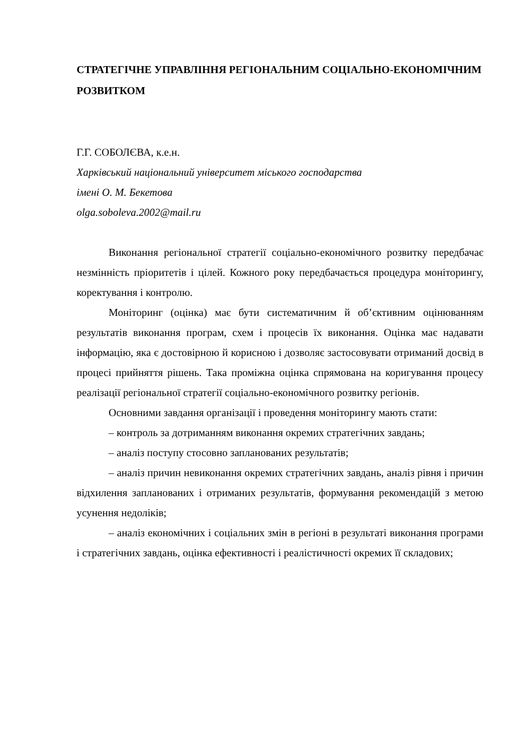СТРАТЕГІЧНЕ УПРАВЛІННЯ РЕГІОНАЛЬНИМ СОЦІАЛЬНО-ЕКОНОМІЧНИМ РОЗВИТКОМ
Г.Г. СОБОЛЄВА, к.е.н.
Харківський національний університет міського господарства
імені О. М. Бекетова
olga.soboleva.2002@mail.ru
Виконання регіональної стратегії соціально-економічного розвитку передбачає незмінність пріоритетів і цілей. Кожного року передбачається процедура моніторингу, коректування і контролю.
Моніторинг (оцінка) має бути систематичним й об’єктивним оцінюванням результатів виконання програм, схем і процесів їх виконання. Оцінка має надавати інформацію, яка є достовірною й корисною і дозволяє застосовувати отриманий досвід в процесі прийняття рішень. Така проміжна оцінка спрямована на коригування процесу реалізації регіональної стратегії соціально-економічного розвитку регіонів.
Основними завдання організації і проведення моніторингу мають стати:
– контроль за дотриманням виконання окремих стратегічних завдань;
– аналіз поступу стосовно запланованих результатів;
– аналіз причин невиконання окремих стратегічних завдань, аналіз рівня і причин відхилення запланованих і отриманих результатів, формування рекомендацій з метою усунення недоліків;
– аналіз економічних і соціальних змін в регіоні в результаті виконання програми і стратегічних завдань, оцінка ефективності і реалістичності окремих її складових;